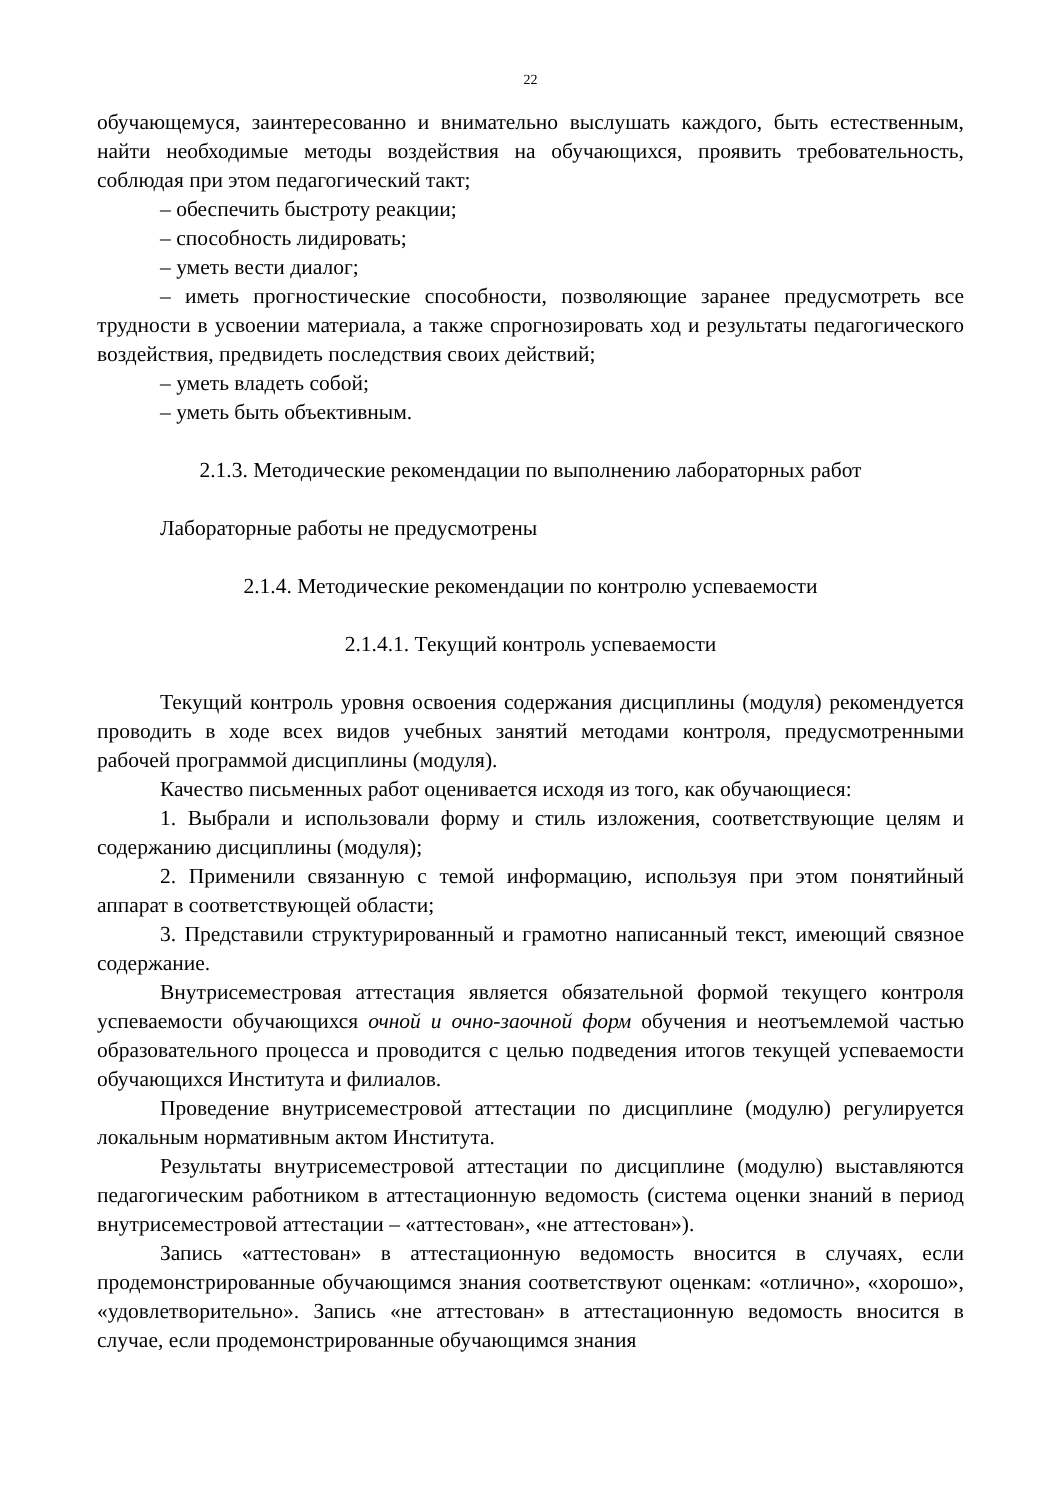22
обучающемуся, заинтересованно и внимательно выслушать каждого, быть естественным, найти необходимые методы воздействия на обучающихся, проявить требовательность, соблюдая при этом педагогический такт;
– обеспечить быстроту реакции;
– способность лидировать;
– уметь вести диалог;
– иметь прогностические способности, позволяющие заранее предусмотреть все трудности в усвоении материала, а также спрогнозировать ход и результаты педагогического воздействия, предвидеть последствия своих действий;
– уметь владеть собой;
– уметь быть объективным.
2.1.3. Методические рекомендации по выполнению лабораторных работ
Лабораторные работы не предусмотрены
2.1.4. Методические рекомендации по контролю успеваемости
2.1.4.1. Текущий контроль успеваемости
Текущий контроль уровня освоения содержания дисциплины (модуля) рекомендуется проводить в ходе всех видов учебных занятий методами контроля, предусмотренными рабочей программой дисциплины (модуля).
Качество письменных работ оценивается исходя из того, как обучающиеся:
1. Выбрали и использовали форму и стиль изложения, соответствующие целям и содержанию дисциплины (модуля);
2. Применили связанную с темой информацию, используя при этом понятийный аппарат в соответствующей области;
3. Представили структурированный и грамотно написанный текст, имеющий связное содержание.
Внутрисеместровая аттестация является обязательной формой текущего контроля успеваемости обучающихся очной и очно-заочной форм обучения и неотъемлемой частью образовательного процесса и проводится с целью подведения итогов текущей успеваемости обучающихся Института и филиалов.
Проведение внутрисеместровой аттестации по дисциплине (модулю) регулируется локальным нормативным актом Института.
Результаты внутрисеместровой аттестации по дисциплине (модулю) выставляются педагогическим работником в аттестационную ведомость (система оценки знаний в период внутрисеместровой аттестации – «аттестован», «не аттестован»).
Запись «аттестован» в аттестационную ведомость вносится в случаях, если продемонстрированные обучающимся знания соответствуют оценкам: «отлично», «хорошо», «удовлетворительно». Запись «не аттестован» в аттестационную ведомость вносится в случае, если продемонстрированные обучающимся знания